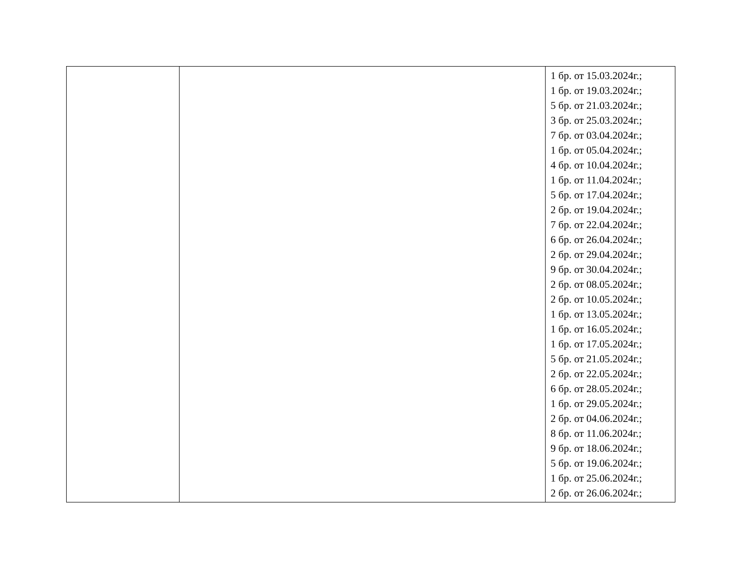| | | 1 бр. от 15.03.2024г.; 1 бр. от 19.03.2024г.; 5 бр. от 21.03.2024г.; 3 бр. от 25.03.2024г.; 7 бр. от 03.04.2024г.; 1 бр. от 05.04.2024г.; 4 бр. от 10.04.2024г.; 1 бр. от 11.04.2024г.; 5 бр. от 17.04.2024г.; 2 бр. от 19.04.2024г.; 7 бр. от 22.04.2024г.; 6 бр. от 26.04.2024г.; 2 бр. от 29.04.2024г.; 9 бр. от 30.04.2024г.; 2 бр. от 08.05.2024г.; 2 бр. от 10.05.2024г.; 1 бр. от 13.05.2024г.; 1 бр. от 16.05.2024г.; 1 бр. от 17.05.2024г.; 5 бр. от 21.05.2024г.; 2 бр. от 22.05.2024г.; 6 бр. от 28.05.2024г.; 1 бр. от 29.05.2024г.; 2 бр. от 04.06.2024г.; 8 бр. от 11.06.2024г.; 9 бр. от 18.06.2024г.; 5 бр. от 19.06.2024г.; 1 бр. от 25.06.2024г.; 2 бр. от 26.06.2024г.; |